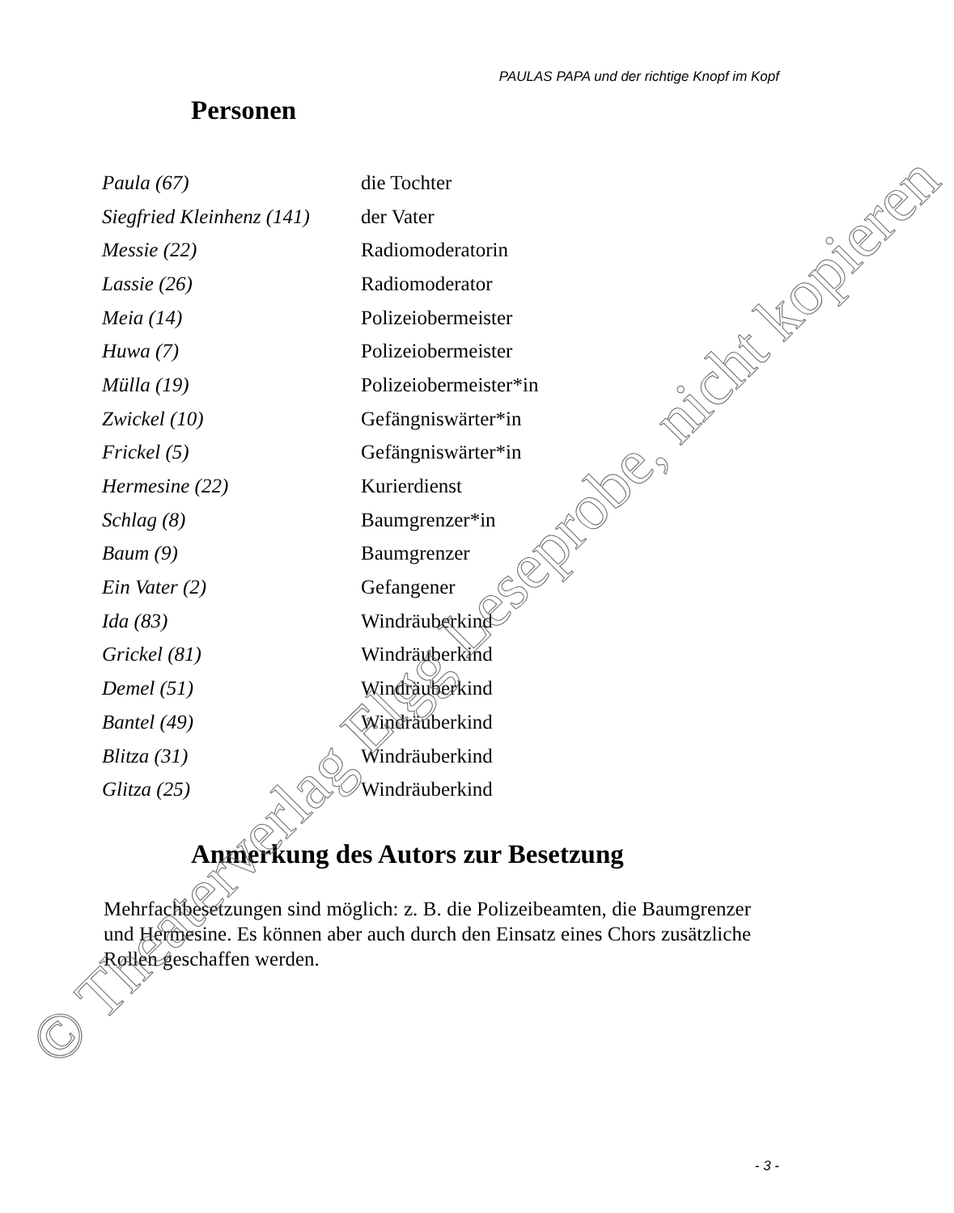PAULAS PAPA und der richtige Knopf im Kopf
Personen
| Paula (67) | die Tochter |
| Siegfried Kleinhenz (141) | der Vater |
| Messie (22) | Radiomoderatorin |
| Lassie (26) | Radiomoderator |
| Meia (14) | Polizeiobermeister |
| Huwa (7) | Polizeiobermeister |
| Mülla (19) | Polizeiobermeister*in |
| Zwickel (10) | Gefängniswärter*in |
| Frickel (5) | Gefängniswärter*in |
| Hermesine (22) | Kurierdienst |
| Schlag (8) | Baumgrenzer*in |
| Baum (9) | Baumgrenzer |
| Ein Vater (2) | Gefangener |
| Ida (83) | Windräuberkind |
| Grickel (81) | Windräuberkind |
| Demel (51) | Windräuberkind |
| Bantel (49) | Windräuberkind |
| Blitza (31) | Windräuberkind |
| Glitza (25) | Windräuberkind |
Anmerkung des Autors zur Besetzung
Mehrfachbesetzungen sind möglich: z. B. die Polizeibeamten, die Baumgrenzer und Hermesine. Es können aber auch durch den Einsatz eines Chors zusätzliche Rollen geschaffen werden.
- 3 -
© Theaterverlag Elgg Leseprobe, nicht kopieren